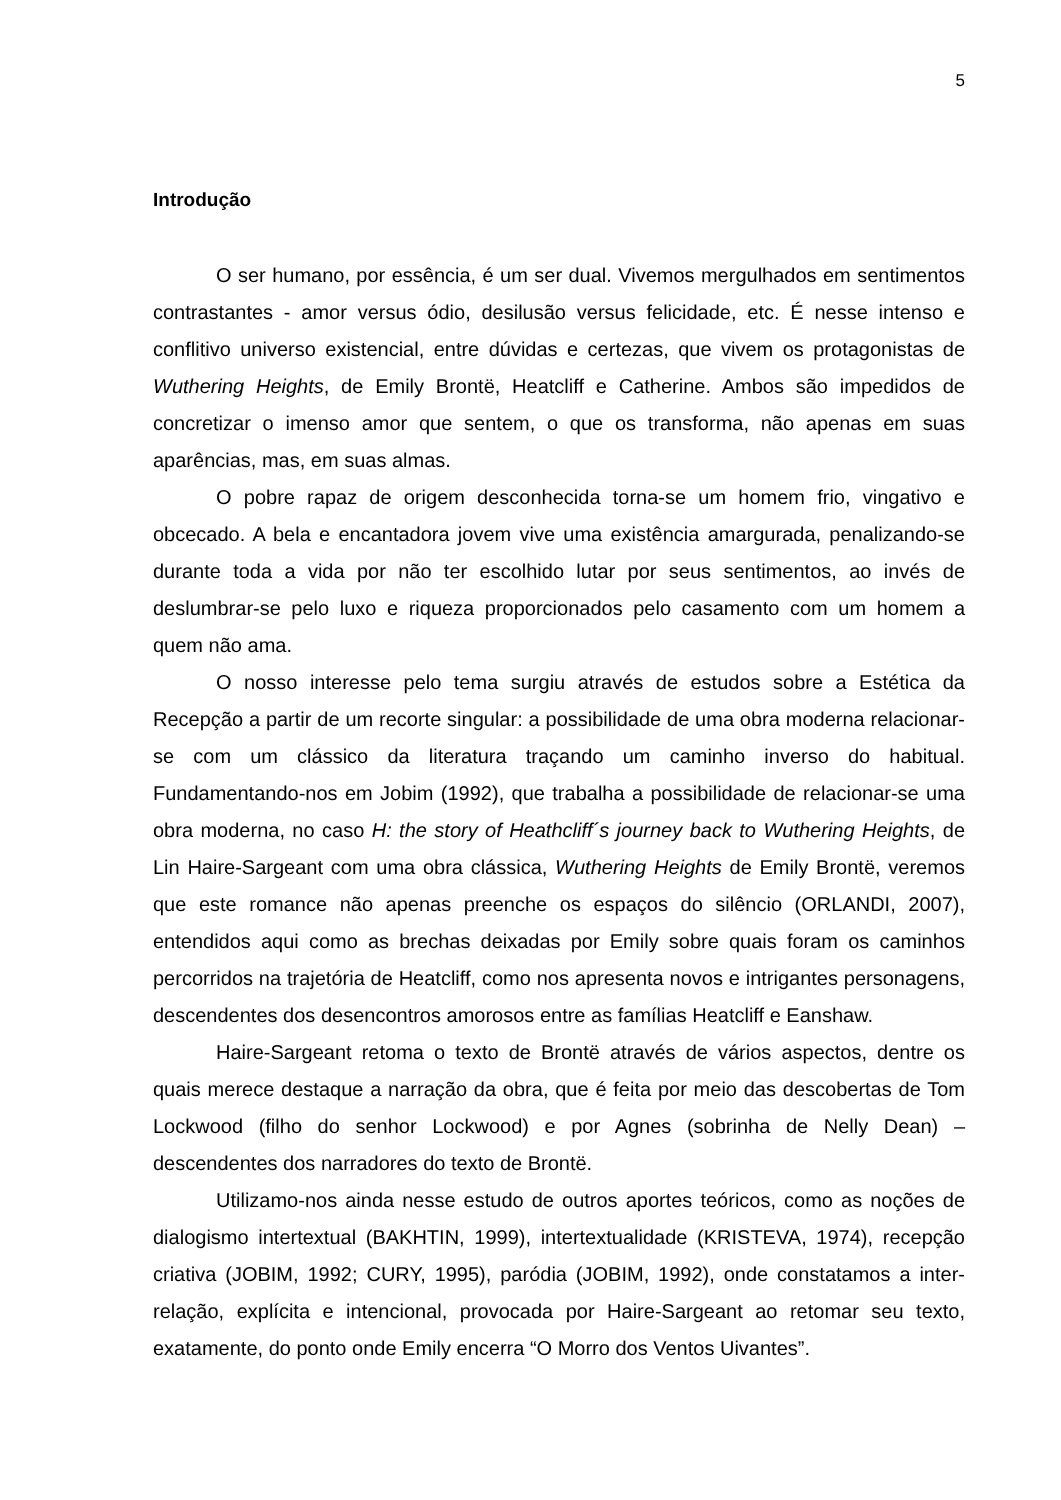5
Introdução
O ser humano, por essência, é um ser dual. Vivemos mergulhados em sentimentos contrastantes - amor versus ódio, desilusão versus felicidade, etc. É nesse intenso e conflitivo universo existencial, entre dúvidas e certezas, que vivem os protagonistas de Wuthering Heights, de Emily Brontë, Heatcliff e Catherine. Ambos são impedidos de concretizar o imenso amor que sentem, o que os transforma, não apenas em suas aparências, mas, em suas almas.
O pobre rapaz de origem desconhecida torna-se um homem frio, vingativo e obcecado. A bela e encantadora jovem vive uma existência amargurada, penalizando-se durante toda a vida por não ter escolhido lutar por seus sentimentos, ao invés de deslumbrar-se pelo luxo e riqueza proporcionados pelo casamento com um homem a quem não ama.
O nosso interesse pelo tema surgiu através de estudos sobre a Estética da Recepção a partir de um recorte singular: a possibilidade de uma obra moderna relacionar-se com um clássico da literatura traçando um caminho inverso do habitual. Fundamentando-nos em Jobim (1992), que trabalha a possibilidade de relacionar-se uma obra moderna, no caso H: the story of Heathcliff´s journey back to Wuthering Heights, de Lin Haire-Sargeant com uma obra clássica, Wuthering Heights de Emily Brontë, veremos que este romance não apenas preenche os espaços do silêncio (ORLANDI, 2007), entendidos aqui como as brechas deixadas por Emily sobre quais foram os caminhos percorridos na trajetória de Heatcliff, como nos apresenta novos e intrigantes personagens, descendentes dos desencontros amorosos entre as famílias Heatcliff e Eanshaw.
Haire-Sargeant retoma o texto de Brontë através de vários aspectos, dentre os quais merece destaque a narração da obra, que é feita por meio das descobertas de Tom Lockwood (filho do senhor Lockwood) e por Agnes (sobrinha de Nelly Dean) – descendentes dos narradores do texto de Brontë.
Utilizamo-nos ainda nesse estudo de outros aportes teóricos, como as noções de dialogismo intertextual (BAKHTIN, 1999), intertextualidade (KRISTEVA, 1974), recepção criativa (JOBIM, 1992; CURY, 1995), paródia (JOBIM, 1992), onde constatamos a inter-relação, explícita e intencional, provocada por Haire-Sargeant ao retomar seu texto, exatamente, do ponto onde Emily encerra “O Morro dos Ventos Uivantes”.